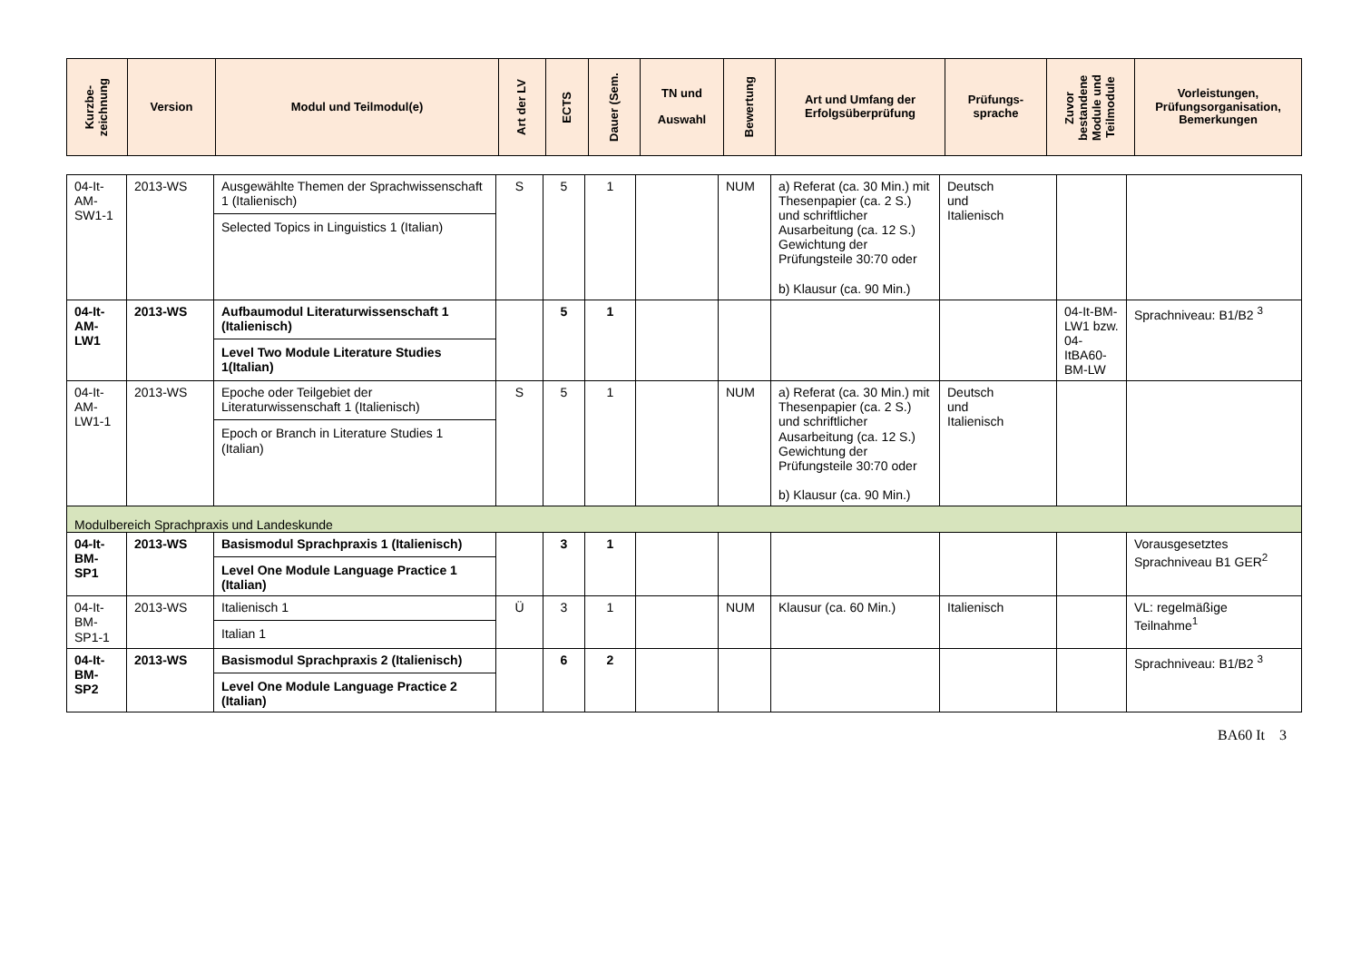| Kurzbe- zeichnung | Version | Modul und Teilmodul(e) | Art der LV | ECTS | Dauer (Sem. | TN und Auswahl | Bewertung | Art und Umfang der Erfolgsüberprüfung | Prüfungs- sprache | Zuvor bestandene Module und Teilmodule | Vorleistungen, Prüfungsorganisation, Bemerkungen |
| --- | --- | --- | --- | --- | --- | --- | --- | --- | --- | --- | --- |
| 04-It- AM- SW1-1 | 2013-WS | Ausgewählte Themen der Sprachwissenschaft 1 (Italienisch) Selected Topics in Linguistics 1 (Italian) | S | 5 | 1 | | NUM | a) Referat (ca. 30 Min.) mit Thesenpapier (ca. 2 S.) und schriftlicher Ausarbeitung (ca. 12 S.) Gewichtung der Prüfungsteile 30:70 oder b) Klausur (ca. 90 Min.) | Deutsch und Italienisch | | |
| 04-It- AM- LW1 | 2013-WS | Aufbaumodul Literaturwissenschaft 1 (Italienisch) Level Two Module Literature Studies 1(Italian) | | 5 | 1 | | | | | 04-It-BM-LW1 bzw. 04-ItBA60-BM-LW | Sprachniveau: B1/B2 <sup>3</sup> |
| 04-It- AM- LW1-1 | 2013-WS | Epoche oder Teilgebiet der Literaturwissenschaft 1 (Italienisch) Epoch or Branch in Literature Studies 1 (Italian) | S | 5 | 1 | | NUM | a) Referat (ca. 30 Min.) mit Thesenpapier (ca. 2 S.) und schriftlicher Ausarbeitung (ca. 12 S.) Gewichtung der Prüfungsteile 30:70 oder b) Klausur (ca. 90 Min.) | Deutsch und Italienisch | | |
| Modulbereich Sprachpraxis und Landeskunde | | | | | | | | | | | |
| 04-It- BM- SP1 | 2013-WS | Basismodul Sprachpraxis 1 (Italienisch) Level One Module Language Practice 1 (Italian) | | 3 | 1 | | | | | | Vorausgesetztes Sprachniveau B1 GER<sup>2</sup> |
| 04-It- BM- SP1-1 | 2013-WS | Italienisch 1 Italian 1 | Ü | 3 | 1 | | NUM | Klausur (ca. 60 Min.) | Italienisch | | VL: regelmäßige Teilnahme<sup>1</sup> |
| 04-It- BM- SP2 | 2013-WS | Basismodul Sprachpraxis 2 (Italienisch) Level One Module Language Practice 2 (Italian) | | 6 | 2 | | | | | | Sprachniveau: B1/B2 <sup>3</sup> |
BA60 It 3